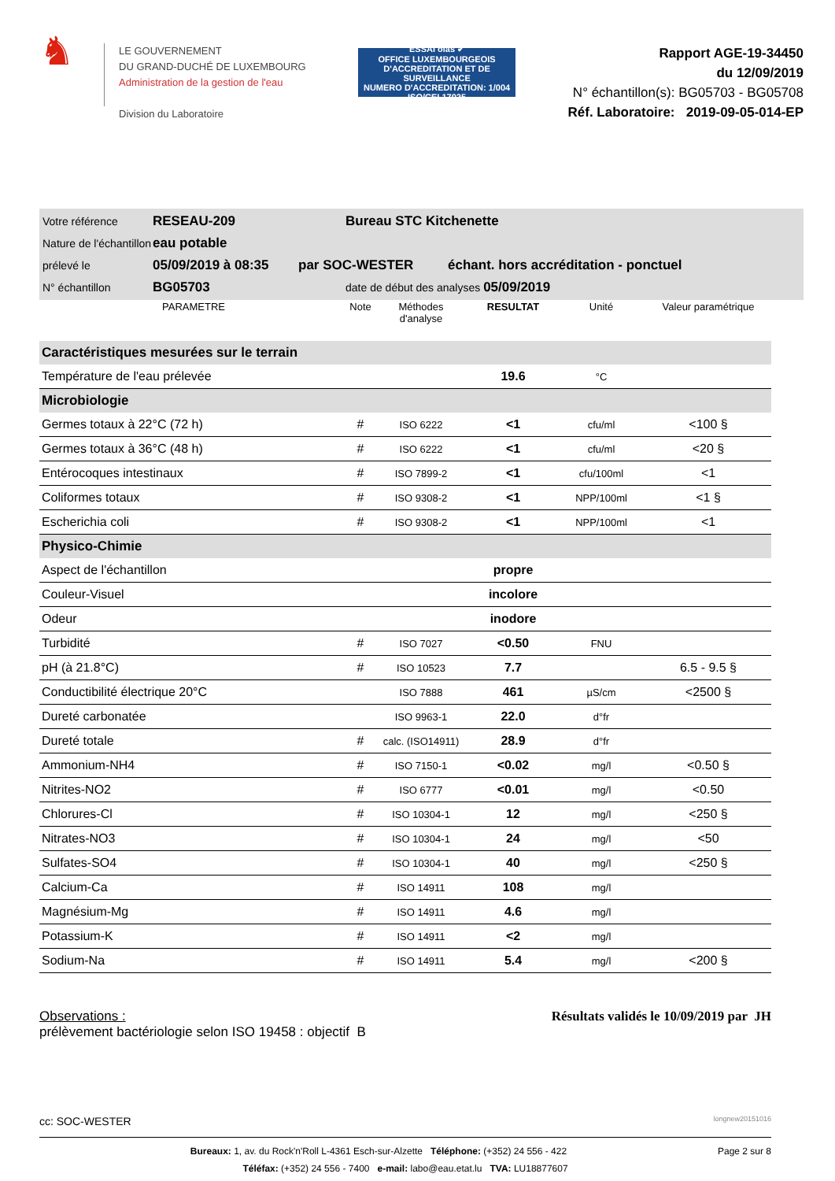♞
LE GOUVERNEMENT
DU GRAND-DUCHÉ DE LUXEMBOURG
Administration de la gestion de l'eau
Division du Laboratoire
ESSAI olas ✔
OFFICE LUXEMBOURGEOIS D'ACCREDITATION ET DE SURVEILLANCE
NUMERO D'ACCREDITATION: 1/004
ISO/CEI 17025
Rapport AGE-19-34450
du 12/09/2019
N° échantillon(s): BG05703 - BG05708
Réf. Laboratoire: 2019-09-05-014-EP
Votre référence RESEAU-209 Bureau STC Kitchenette
Nature de l'échantillon eau potable
prélevé le 05/09/2019 à 08:35 par SOC-WESTER échant. hors accréditation - ponctuel
N° échantillon BG05703 date de début des analyses 05/09/2019
| PARAMETRE | Note | Méthodes d'analyse | RESULTAT | Unité | Valeur paramétrique |
| --- | --- | --- | --- | --- | --- |
| Caractéristiques mesurées sur le terrain | | | | | |
| Température de l'eau prélevée | | | 19.6 | °C | |
| Microbiologie | | | | | |
| Germes totaux à 22°C (72 h) | # | ISO 6222 | <1 | cfu/ml | <100 § |
| Germes totaux à 36°C (48 h) | # | ISO 6222 | <1 | cfu/ml | <20 § |
| Entérocoques intestinaux | # | ISO 7899-2 | <1 | cfu/100ml | <1 |
| Coliformes totaux | # | ISO 9308-2 | <1 | NPP/100ml | <1 § |
| Escherichia coli | # | ISO 9308-2 | <1 | NPP/100ml | <1 |
| Physico-Chimie | | | | | |
| Aspect de l'échantillon | | | propre | | |
| Couleur-Visuel | | | incolore | | |
| Odeur | | | inodore | | |
| Turbidité | # | ISO 7027 | <0.50 | FNU | |
| pH (à 21.8°C) | # | ISO 10523 | 7.7 | | 6.5 - 9.5 § |
| Conductibilité électrique 20°C | | ISO 7888 | 461 | µS/cm | <2500 § |
| Dureté carbonatée | | ISO 9963-1 | 22.0 | d°fr | |
| Dureté totale | # | calc. (ISO14911) | 28.9 | d°fr | |
| Ammonium-NH4 | # | ISO 7150-1 | <0.02 | mg/l | <0.50 § |
| Nitrites-NO2 | # | ISO 6777 | <0.01 | mg/l | <0.50 |
| Chlorures-Cl | # | ISO 10304-1 | 12 | mg/l | <250 § |
| Nitrates-NO3 | # | ISO 10304-1 | 24 | mg/l | <50 |
| Sulfates-SO4 | # | ISO 10304-1 | 40 | mg/l | <250 § |
| Calcium-Ca | # | ISO 14911 | 108 | mg/l | |
| Magnésium-Mg | # | ISO 14911 | 4.6 | mg/l | |
| Potassium-K | # | ISO 14911 | <2 | mg/l | |
| Sodium-Na | # | ISO 14911 | 5.4 | mg/l | <200 § |
Observations :
prélèvement bactériologie selon ISO 19458 : objectif B
Résultats validés le 10/09/2019 par JH
cc: SOC-WESTER longnew20151016
Page 2 sur 8 Bureaux: 1, av. du Rock'n'Roll L-4361 Esch-sur-Alzette Téléphone: (+352) 24 556 - 422
Téléfax: (+352) 24 556 - 7400 e-mail: labo@eau.etat.lu TVA: LU18877607